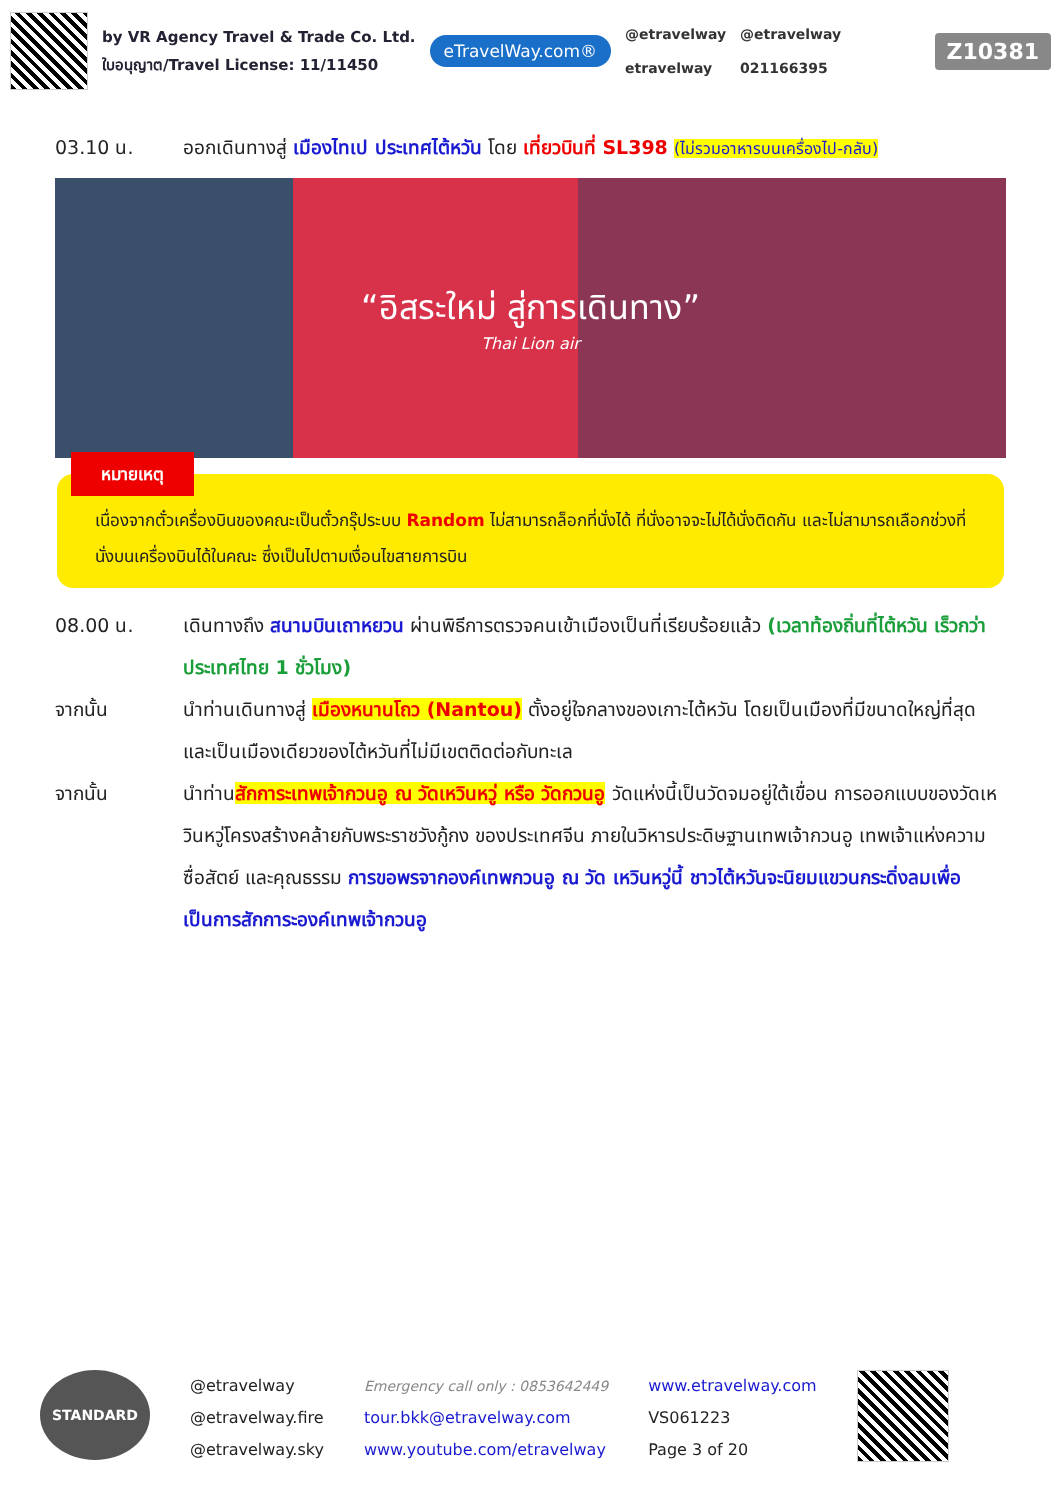by VR Agency Travel & Trade Co. Ltd.
ใบอนุญาต/Travel License: 11/11450
eTravelWay.com®
@etravelway
etravelway
@etravelway
021166395
Z10381
03.10 น. ออกเดินทางสู่ เมืองไทเป ประเทศไต้หวัน โดย เที่ยวบินที่ SL398 (ไม่รวมอาหารบนเครื่องไป-กลับ)
“อิสระใหม่ สู่การเดินทาง”
Thai Lion air
หมายเหตุ
เนื่องจากตั๋วเครื่องบินของคณะเป็นตั๋วกรุ๊ประบบ Random ไม่สามารถล็อกที่นั่งได้ ที่นั่งอาจจะไม่ได้นั่งติดกัน และไม่สามารถเลือกช่วงที่นั่งบนเครื่องบินได้ในคณะ ซึ่งเป็นไปตามเงื่อนไขสายการบิน
08.00 น. เดินทางถึง สนามบินเถาหยวน ผ่านพิธีการตรวจคนเข้าเมืองเป็นที่เรียบร้อยแล้ว (เวลาท้องถิ่นที่ไต้หวัน เร็วกว่าประเทศไทย 1 ชั่วโมง)
จากนั้น นำท่านเดินทางสู่ เมืองหนานโถว (Nantou) ตั้งอยู่ใจกลางของเกาะไต้หวัน โดยเป็นเมืองที่มีขนาดใหญ่ที่สุด และเป็นเมืองเดียวของไต้หวันที่ไม่มีเขตติดต่อกับทะเล
จากนั้น นำท่านสักการะเทพเจ้ากวนอู ณ วัดเหวินหวู่ หรือ วัดกวนอู วัดแห่งนี้เป็นวัดจมอยู่ใต้เขื่อน การออกแบบของวัดเหวินหวู่โครงสร้างคล้ายกับพระราชวังกู้กง ของประเทศจีน ภายในวิหารประดิษฐานเทพเจ้ากวนอู เทพเจ้าแห่งความซื่อสัตย์ และคุณธรรม การขอพรจากองค์เทพกวนอู ณ วัด เหวินหวู่นี้ ชาวไต้หวันจะนิยมแขวนกระดิ่งลมเพื่อเป็นการสักการะองค์เทพเจ้ากวนอู
STANDARD
@etravelway
@etravelway.fire
@etravelway.sky
Emergency call only : 0853642449
tour.bkk@etravelway.com
www.youtube.com/etravelway
www.etravelway.com
VS061223
Page 3 of 20